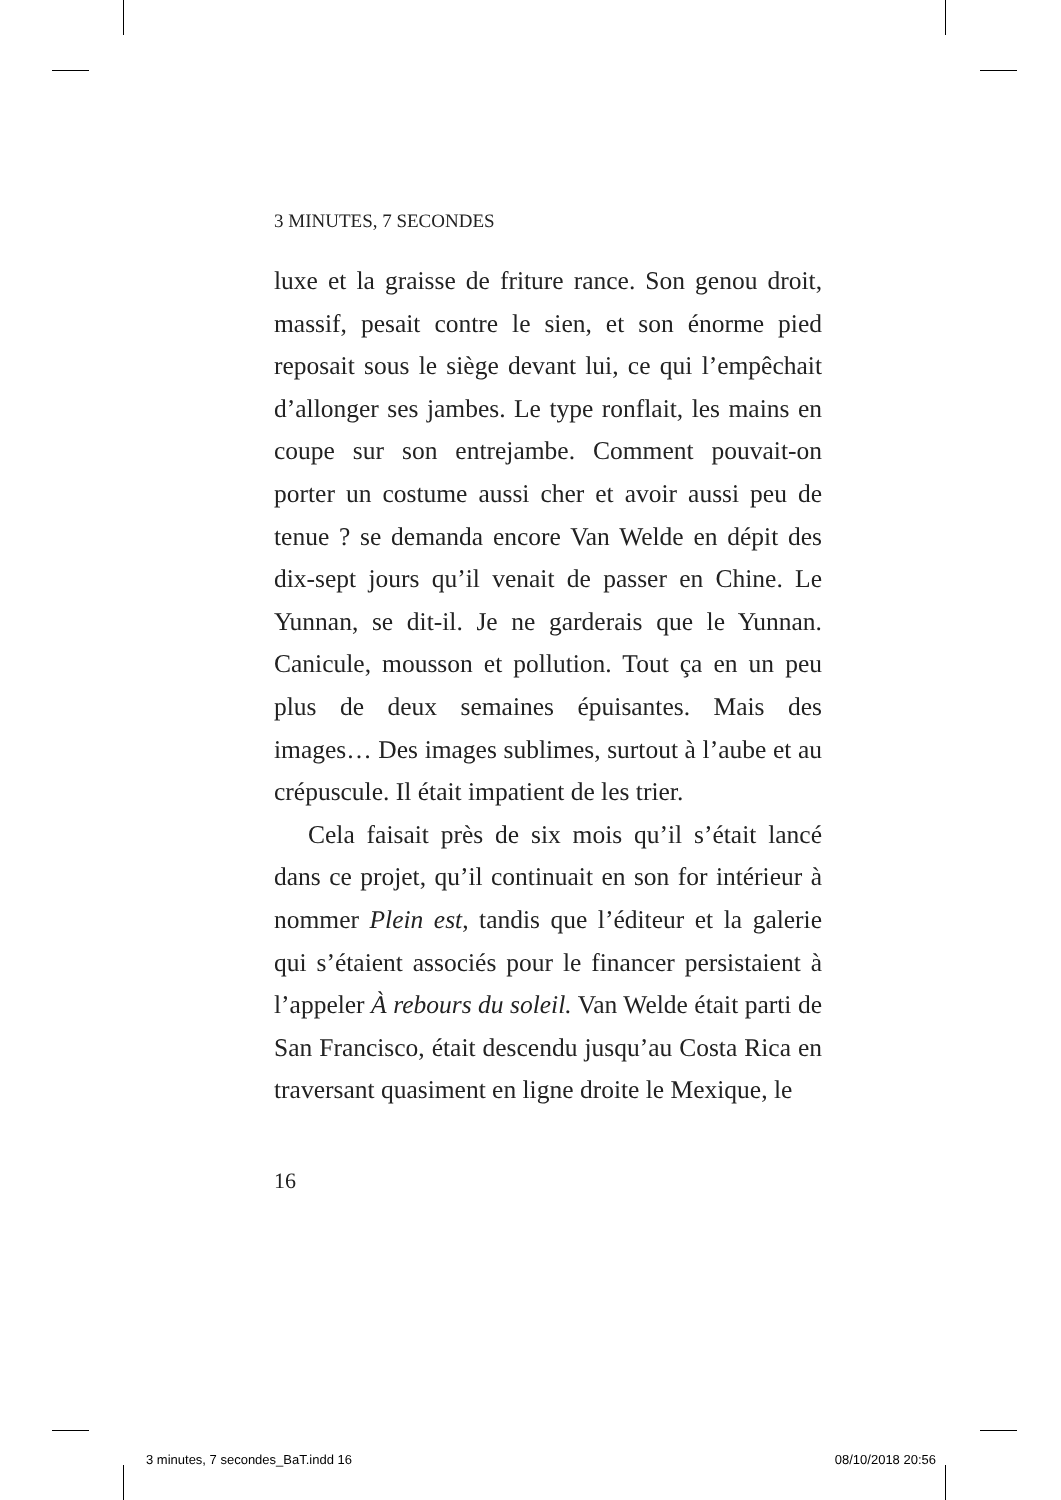3 MINUTES, 7 SECONDES
luxe et la graisse de friture rance. Son genou droit, massif, pesait contre le sien, et son énorme pied reposait sous le siège devant lui, ce qui l’empêchait d’allonger ses jambes. Le type ronflait, les mains en coupe sur son entrejambe. Comment pouvait-on porter un costume aussi cher et avoir aussi peu de tenue ? se demanda encore Van Welde en dépit des dix-sept jours qu’il venait de passer en Chine. Le Yunnan, se dit-il. Je ne garderais que le Yunnan. Canicule, mousson et pollution. Tout ça en un peu plus de deux semaines épuisantes. Mais des images… Des images sublimes, surtout à l’aube et au crépuscule. Il était impatient de les trier.
Cela faisait près de six mois qu’il s’était lancé dans ce projet, qu’il continuait en son for intérieur à nommer Plein est, tandis que l’éditeur et la galerie qui s’étaient associés pour le financer persistaient à l’appeler À rebours du soleil. Van Welde était parti de San Francisco, était descendu jusqu’au Costa Rica en traversant quasiment en ligne droite le Mexique, le
16
3 minutes, 7 secondes_BaT.indd 16 08/10/2018 20:56